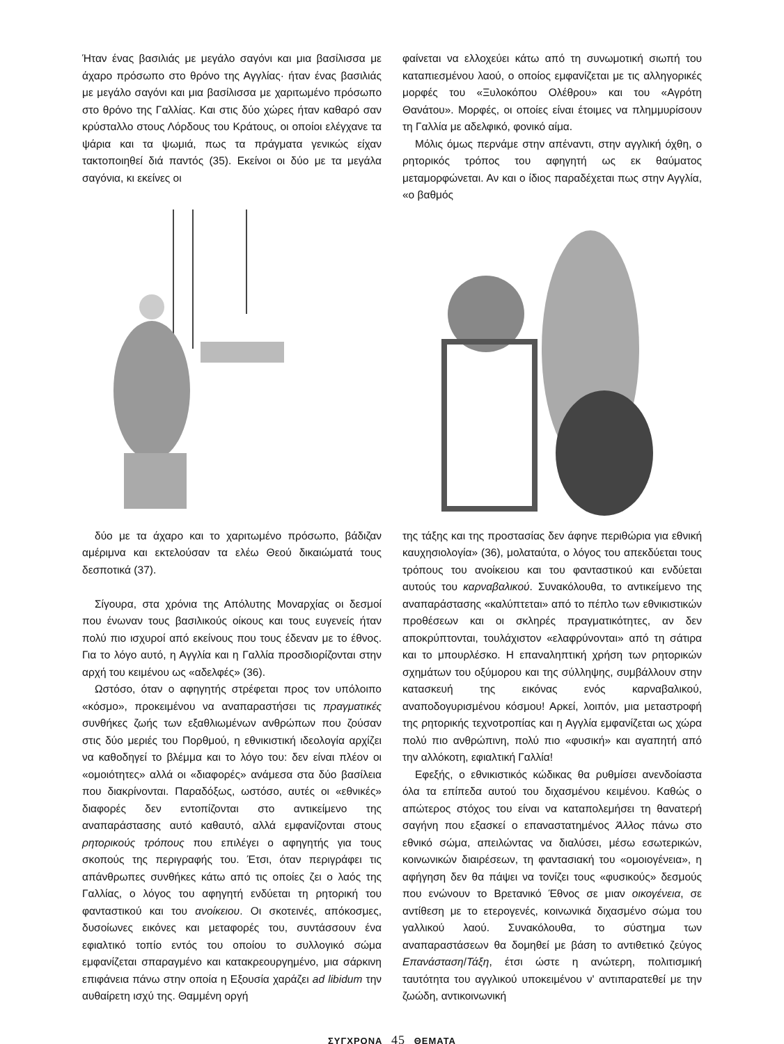Ήταν ένας βασιλιάς με μεγάλο σαγόνι και μια βασίλισσα με άχαρο πρόσωπο στο θρόνο της Αγγλίας· ήταν ένας βασιλιάς με μεγάλο σαγόνι και μια βασίλισσα με χαριτωμένο πρόσωπο στο θρόνο της Γαλλίας. Και στις δύο χώρες ήταν καθαρό σαν κρύσταλλο στους Λόρδους του Κράτους, οι οποίοι ελέγχανε τα ψάρια και τα ψωμιά, πως τα πράγματα γενικώς είχαν τακτοποιηθεί διά παντός (35). Εκείνοι οι δύο με τα μεγάλα σαγόνια, κι εκείνες οι
φαίνεται να ελλοχεύει κάτω από τη συνωμοτική σιωπή του καταπιεσμένου λαού, ο οποίος εμφανίζεται με τις αλληγορικές μορφές του «Ξυλοκόπου Ολέθρου» και του «Αγρότη Θανάτου». Μορφές, οι οποίες είναι έτοιμες να πλημμυρίσουν τη Γαλλία με αδελφικό, φονικό αίμα.
Μόλις όμως περνάμε στην απέναντι, στην αγγλική όχθη, ο ρητορικός τρόπος του αφηγητή ως εκ θαύματος μεταμορφώνεται. Αν και ο ίδιος παραδέχεται πως στην Αγγλία, «ο βαθμός
δύο με τα άχαρο και το χαριτωμένο πρόσωπο, βάδιζαν αμέριμνα και εκτελούσαν τα ελέω Θεού δικαιώματά τους δεσποτικά (37).
Σίγουρα, στα χρόνια της Απόλυτης Μοναρχίας οι δεσμοί που ένωναν τους βασιλικούς οίκους και τους ευγενείς ήταν πολύ πιο ισχυροί από εκείνους που τους έδεναν με το έθνος. Για το λόγο αυτό, η Αγγλία και η Γαλλία προσδιορίζονται στην αρχή του κειμένου ως «αδελφές» (36).
Ωστόσο, όταν ο αφηγητής στρέφεται προς τον υπόλοιπο «κόσμο», προκειμένου να αναπαραστήσει τις πραγματικές συνθήκες ζωής των εξαθλιωμένων ανθρώπων που ζούσαν στις δύο μεριές του Πορθμού, η εθνικιστική ιδεολογία αρχίζει να καθοδηγεί το βλέμμα και το λόγο του: δεν είναι πλέον οι «ομοιότητες» αλλά οι «διαφορές» ανάμεσα στα δύο βασίλεια που διακρίνονται. Παραδόξως, ωστόσο, αυτές οι «εθνικές» διαφορές δεν εντοπίζονται στο αντικείμενο της αναπαράστασης αυτό καθαυτό, αλλά εμφανίζονται στους ρητορικούς τρόπους που επιλέγει ο αφηγητής για τους σκοπούς της περιγραφής του. Έτσι, όταν περιγράφει τις απάνθρωπες συνθήκες κάτω από τις οποίες ζει ο λαός της Γαλλίας, ο λόγος του αφηγητή ενδύεται τη ρητορική του φανταστικού και του ανοίκειου. Οι σκοτεινές, απόκοσμες, δυσοίωνες εικόνες και μεταφορές του, συντάσσουν ένα εφιαλτικό τοπίο εντός του οποίου το συλλογικό σώμα εμφανίζεται σπαραγμένο και κατακρεουργημένο, μια σάρκινη επιφάνεια πάνω στην οποία η Εξουσία χαράζει ad libidum την αυθαίρετη ισχύ της. Θαμμένη οργή
της τάξης και της προστασίας δεν άφηνε περιθώρια για εθνική καυχησιολογία» (36), μολαταύτα, ο λόγος του απεκδύεται τους τρόπους του ανοίκειου και του φανταστικού και ενδύεται αυτούς του καρναβαλικού. Συνακόλουθα, το αντικείμενο της αναπαράστασης «καλύπτεται» από το πέπλο των εθνικιστικών προθέσεων και οι σκληρές πραγματικότητες, αν δεν αποκρύπτονται, τουλάχιστον «ελαφρύνονται» από τη σάτιρα και το μπουρλέσκο. Η επαναληπτική χρήση των ρητορικών σχημάτων του οξύμορου και της σύλληψης, συμβάλλουν στην κατασκευή της εικόνας ενός καρναβαλικού, αναποδογυρισμένου κόσμου! Αρκεί, λοιπόν, μια μεταστροφή της ρητορικής τεχνοτροπίας και η Αγγλία εμφανίζεται ως χώρα πολύ πιο ανθρώπινη, πολύ πιο «φυσική» και αγαπητή από την αλλόκοτη, εφιαλτική Γαλλία!
Εφεξής, ο εθνικιστικός κώδικας θα ρυθμίσει ανενδοίαστα όλα τα επίπεδα αυτού του διχασμένου κειμένου. Καθώς ο απώτερος στόχος του είναι να καταπολεμήσει τη θανατερή σαγήνη που εξασκεί ο επαναστατημένος Άλλος πάνω στο εθνικό σώμα, απειλώντας να διαλύσει, μέσω εσωτερικών, κοινωνικών διαιρέσεων, τη φαντασιακή του «ομοιογένεια», η αφήγηση δεν θα πάψει να τονίζει τους «φυσικούς» δεσμούς που ενώνουν το Βρετανικό Έθνος σε μιαν οικογένεια, σε αντίθεση με το ετερογενές, κοινωνικά διχασμένο σώμα του γαλλικού λαού. Συνακόλουθα, το σύστημα των αναπαραστάσεων θα δομηθεί με βάση το αντιθετικό ζεύγος Επανάσταση/Τάξη, έτσι ώστε η ανώτερη, πολιτισμική ταυτότητα του αγγλικού υποκειμένου ν' αντιπαρατεθεί με την ζωώδη, αντικοινωνική
ΣΥΓΧΡΟΝΑ 45 ΘΕΜΑΤΑ